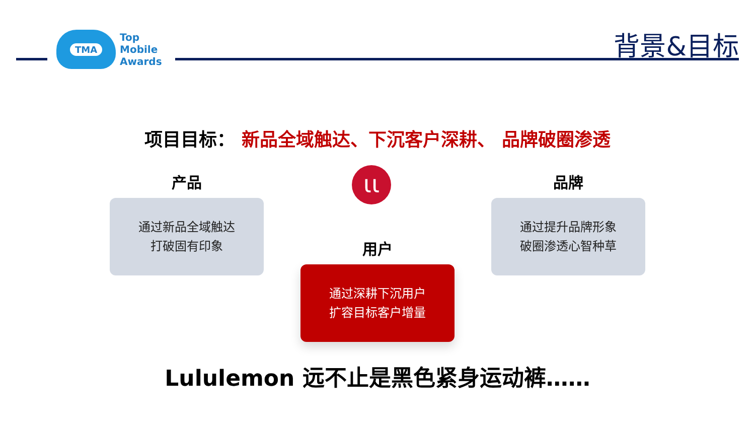TMA
Top
Mobile
Awards
背景&目标
项目目标： 新品全域触达、下沉客户深耕、 品牌破圈渗透
产品 ɩɩ 品牌
通过新品全域触达
打破固有印象
通过提升品牌形象
破圈渗透心智种草
用户
通过深耕下沉用户
扩容目标客户增量
Lululemon 远不止是黑色紧身运动裤……